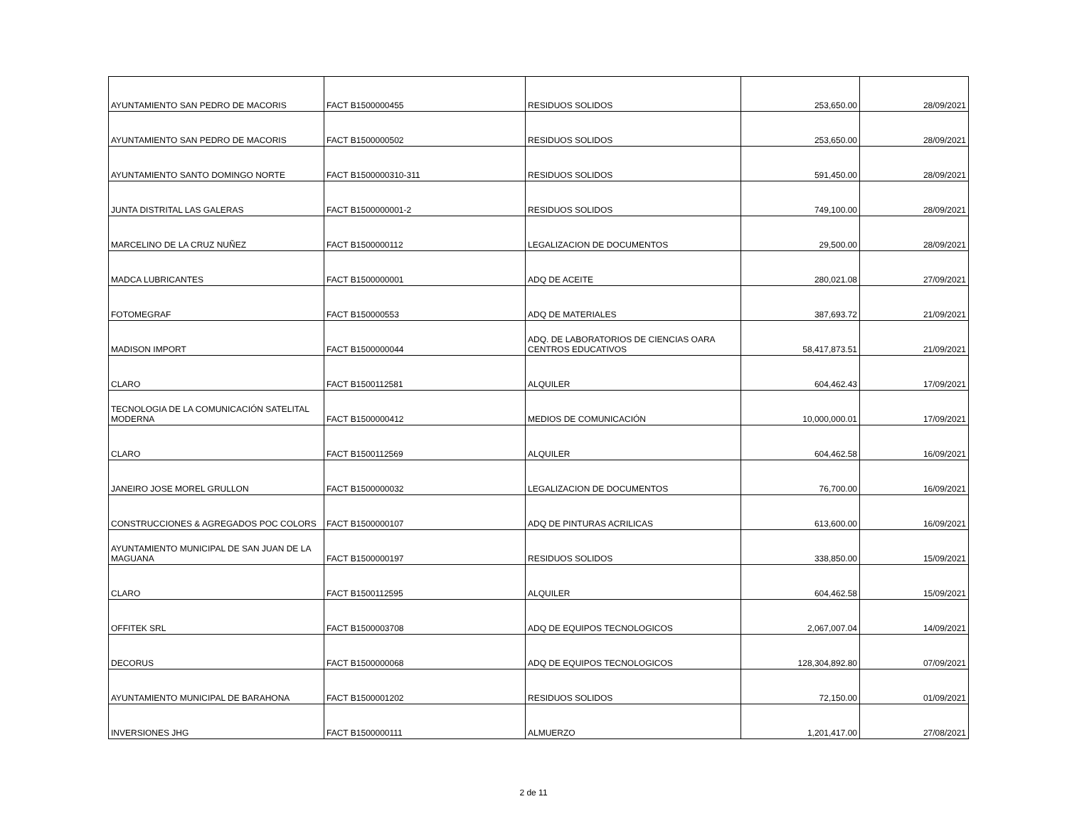| AYUNTAMIENTO SAN PEDRO DE MACORIS | FACT B1500000455 | RESIDUOS SOLIDOS | 253,650.00 | 28/09/2021 |
| AYUNTAMIENTO SAN PEDRO DE MACORIS | FACT B1500000502 | RESIDUOS SOLIDOS | 253,650.00 | 28/09/2021 |
| AYUNTAMIENTO SANTO DOMINGO NORTE | FACT B1500000310-311 | RESIDUOS SOLIDOS | 591,450.00 | 28/09/2021 |
| JUNTA DISTRITAL LAS GALERAS | FACT B1500000001-2 | RESIDUOS SOLIDOS | 749,100.00 | 28/09/2021 |
| MARCELINO DE LA CRUZ NUÑEZ | FACT B1500000112 | LEGALIZACION DE DOCUMENTOS | 29,500.00 | 28/09/2021 |
| MADCA LUBRICANTES | FACT B1500000001 | ADQ DE ACEITE | 280,021.08 | 27/09/2021 |
| FOTOMEGRAF | FACT B150000553 | ADQ DE MATERIALES | 387,693.72 | 21/09/2021 |
| MADISON IMPORT | FACT B1500000044 | ADQ. DE LABORATORIOS DE CIENCIAS OARA CENTROS EDUCATIVOS | 58,417,873.51 | 21/09/2021 |
| CLARO | FACT B1500112581 | ALQUILER | 604,462.43 | 17/09/2021 |
| TECNOLOGIA DE LA COMUNICACIÓN SATELITAL MODERNA | FACT B1500000412 | MEDIOS DE COMUNICACIÓN | 10,000,000.01 | 17/09/2021 |
| CLARO | FACT B1500112569 | ALQUILER | 604,462.58 | 16/09/2021 |
| JANEIRO JOSE MOREL GRULLON | FACT B1500000032 | LEGALIZACION DE DOCUMENTOS | 76,700.00 | 16/09/2021 |
| CONSTRUCCIONES & AGREGADOS POC COLORS | FACT B1500000107 | ADQ DE PINTURAS ACRILICAS | 613,600.00 | 16/09/2021 |
| AYUNTAMIENTO MUNICIPAL DE SAN JUAN DE LA MAGUANA | FACT B1500000197 | RESIDUOS SOLIDOS | 338,850.00 | 15/09/2021 |
| CLARO | FACT B1500112595 | ALQUILER | 604,462.58 | 15/09/2021 |
| OFFITEK SRL | FACT B1500003708 | ADQ DE EQUIPOS TECNOLOGICOS | 2,067,007.04 | 14/09/2021 |
| DECORUS | FACT B1500000068 | ADQ DE EQUIPOS TECNOLOGICOS | 128,304,892.80 | 07/09/2021 |
| AYUNTAMIENTO MUNICIPAL DE BARAHONA | FACT B1500001202 | RESIDUOS SOLIDOS | 72,150.00 | 01/09/2021 |
| INVERSIONES JHG | FACT B1500000111 | ALMUERZO | 1,201,417.00 | 27/08/2021 |
2 de 11